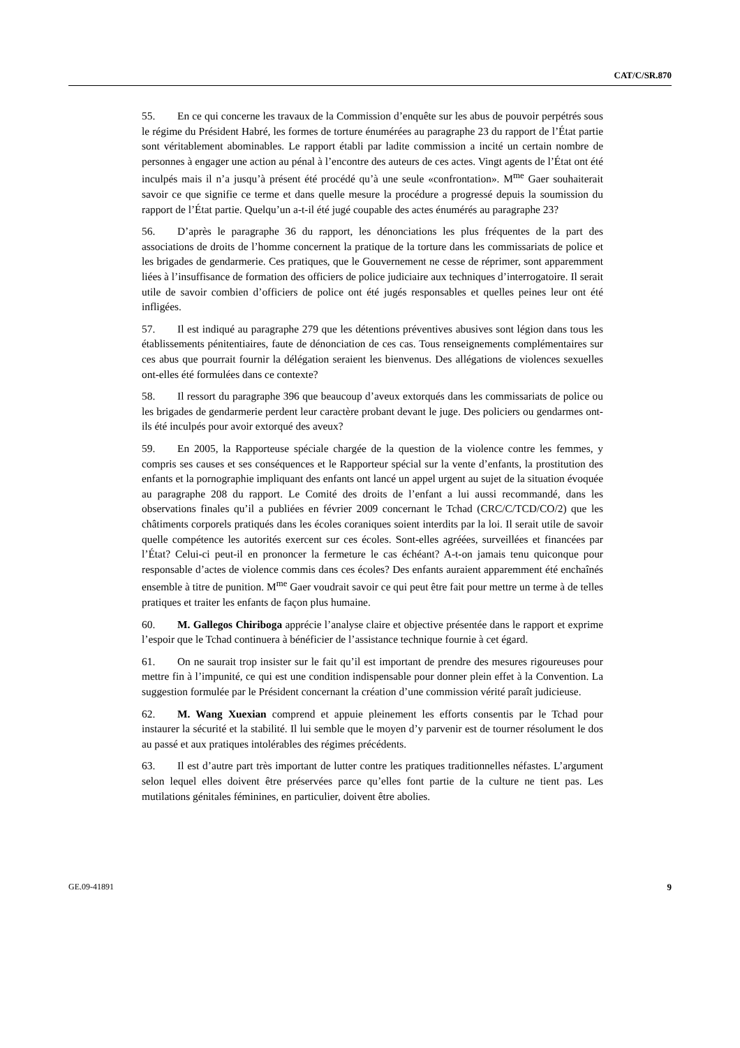CAT/C/SR.870
55. En ce qui concerne les travaux de la Commission d’enquête sur les abus de pouvoir perpétrés sous le régime du Président Habré, les formes de torture énumérées au paragraphe 23 du rapport de l’État partie sont véritablement abominables. Le rapport établi par ladite commission a incité un certain nombre de personnes à engager une action au pénal à l’encontre des auteurs de ces actes. Vingt agents de l’État ont été inculpés mais il n’a jusqu’à présent été procédé qu’à une seule «confrontation». M<sup>me</sup> Gaer souhaiterait savoir ce que signifie ce terme et dans quelle mesure la procédure a progressé depuis la soumission du rapport de l’État partie. Quelqu’un a-t-il été jugé coupable des actes énumérés au paragraphe 23?
56. D’après le paragraphe 36 du rapport, les dénonciations les plus fréquentes de la part des associations de droits de l’homme concernent la pratique de la torture dans les commissariats de police et les brigades de gendarmerie. Ces pratiques, que le Gouvernement ne cesse de réprimer, sont apparemment liées à l’insuffisance de formation des officiers de police judiciaire aux techniques d’interrogatoire. Il serait utile de savoir combien d’officiers de police ont été jugés responsables et quelles peines leur ont été infligées.
57. Il est indiqué au paragraphe 279 que les détentions préventives abusives sont légion dans tous les établissements pénitentiaires, faute de dénonciation de ces cas. Tous renseignements complémentaires sur ces abus que pourrait fournir la délégation seraient les bienvenus. Des allégations de violences sexuelles ont-elles été formulées dans ce contexte?
58. Il ressort du paragraphe 396 que beaucoup d’aveux extorqués dans les commissariats de police ou les brigades de gendarmerie perdent leur caractère probant devant le juge. Des policiers ou gendarmes ont-ils été inculpés pour avoir extorqué des aveux?
59. En 2005, la Rapporteuse spéciale chargée de la question de la violence contre les femmes, y compris ses causes et ses conséquences et le Rapporteur spécial sur la vente d’enfants, la prostitution des enfants et la pornographie impliquant des enfants ont lancé un appel urgent au sujet de la situation évoquée au paragraphe 208 du rapport. Le Comité des droits de l’enfant a lui aussi recommandé, dans les observations finales qu’il a publiées en février 2009 concernant le Tchad (CRC/C/TCD/CO/2) que les châtiments corporels pratiqués dans les écoles coraniques soient interdits par la loi. Il serait utile de savoir quelle compétence les autorités exercent sur ces écoles. Sont-elles agréées, surveillées et financées par l’État? Celui-ci peut-il en prononcer la fermeture le cas échéant? A-t-on jamais tenu quiconque pour responsable d’actes de violence commis dans ces écoles? Des enfants auraient apparemment été enchaînés ensemble à titre de punition. M<sup>me</sup> Gaer voudrait savoir ce qui peut être fait pour mettre un terme à de telles pratiques et traiter les enfants de façon plus humaine.
60. M. Gallegos Chiriboga apprécie l’analyse claire et objective présentée dans le rapport et exprime l’espoir que le Tchad continuera à bénéficier de l’assistance technique fournie à cet égard.
61. On ne saurait trop insister sur le fait qu’il est important de prendre des mesures rigoureuses pour mettre fin à l’impunité, ce qui est une condition indispensable pour donner plein effet à la Convention. La suggestion formulée par le Président concernant la création d’une commission vérité paraît judicieuse.
62. M. Wang Xuexian comprend et appuie pleinement les efforts consentis par le Tchad pour instaurer la sécurité et la stabilité. Il lui semble que le moyen d’y parvenir est de tourner résolument le dos au passé et aux pratiques intolérables des régimes précédents.
63. Il est d’autre part très important de lutter contre les pratiques traditionnelles néfastes. L’argument selon lequel elles doivent être préservées parce qu’elles font partie de la culture ne tient pas. Les mutilations génitales féminines, en particulier, doivent être abolies.
GE.09-41891 9